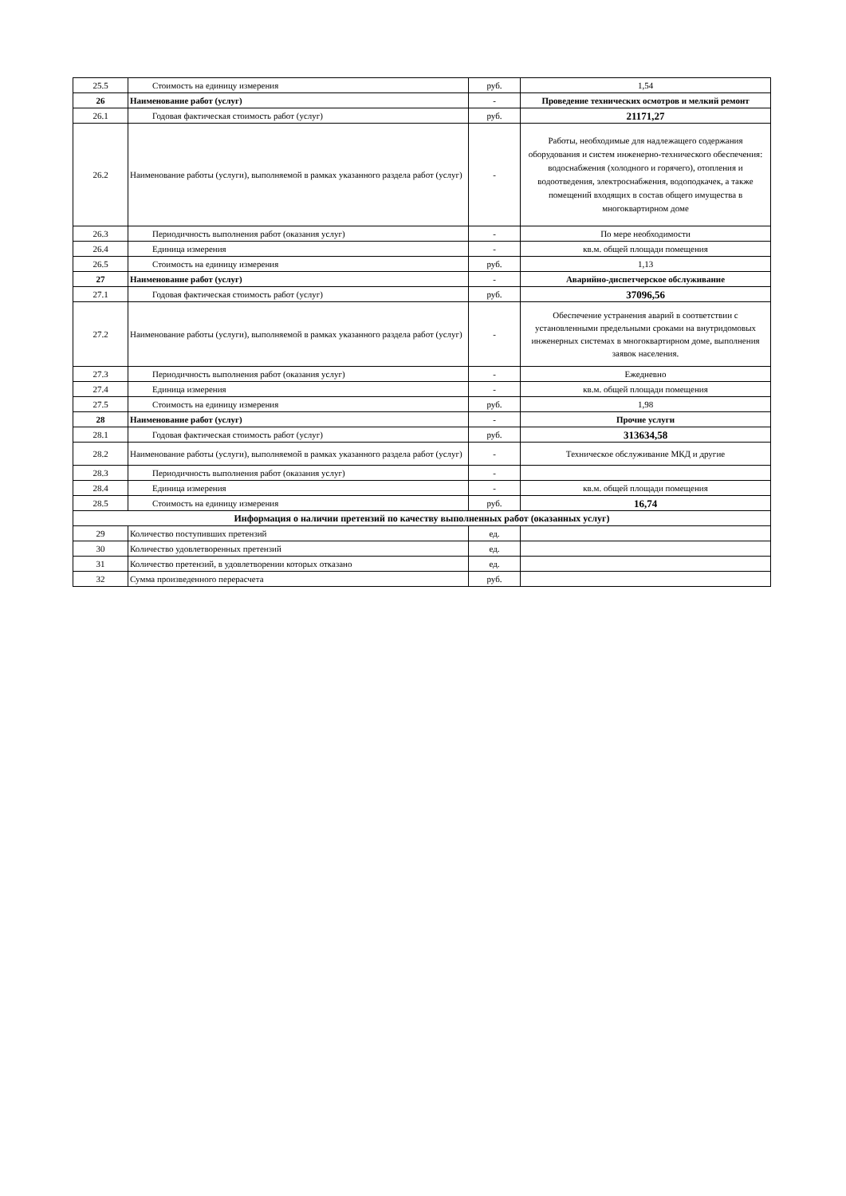| 25.5 | Стоимость на единицу измерения | руб. | 1,54 |
| 26 | Наименование работ (услуг) | - | Проведение технических осмотров и мелкий ремонт |
| 26.1 | Годовая фактическая стоимость работ (услуг) | руб. | 21171,27 |
| 26.2 | Наименование работы (услуги), выполняемой в рамках указанного раздела работ (услуг) | - | Работы, необходимые для надлежащего содержания оборудования и систем инженерно-технического обеспечения: водоснабжения (холодного и горячего), отопления и водоотведения, электроснабжения, водоподкачек, а также помещений входящих в состав общего имущества в многоквартирном доме |
| 26.3 | Периодичность выполнения работ (оказания услуг) | - | По мере необходимости |
| 26.4 | Единица измерения | - | кв.м. общей площади помещения |
| 26.5 | Стоимость на единицу измерения | руб. | 1,13 |
| 27 | Наименование работ (услуг) | - | Аварийно-диспетчерское обслуживание |
| 27.1 | Годовая фактическая стоимость работ (услуг) | руб. | 37096,56 |
| 27.2 | Наименование работы (услуги), выполняемой в рамках указанного раздела работ (услуг) | - | Обеспечение устранения аварий в соответствии с установленными предельными сроками на внутридомовых инженерных системах в многоквартирном доме, выполнения заявок населения. |
| 27.3 | Периодичность выполнения работ (оказания услуг) | - | Ежедневно |
| 27.4 | Единица измерения | - | кв.м. общей площади помещения |
| 27.5 | Стоимость на единицу измерения | руб. | 1,98 |
| 28 | Наименование работ (услуг) | - | Прочие услуги |
| 28.1 | Годовая фактическая стоимость работ (услуг) | руб. | 313634,58 |
| 28.2 | Наименование работы (услуги), выполняемой в рамках указанного раздела работ (услуг) | - | Техническое обслуживание МКД и другие |
| 28.3 | Периодичность выполнения работ (оказания услуг) | - | |
| 28.4 | Единица измерения | - | кв.м. общей площади помещения |
| 28.5 | Стоимость на единицу измерения | руб. | 16,74 |
| Информация о наличии претензий по качеству выполненных работ (оказанных услуг) | | | |
| 29 | Количество поступивших претензий | ед. | |
| 30 | Количество удовлетворенных претензий | ед. | |
| 31 | Количество претензий, в удовлетворении которых отказано | ед. | |
| 32 | Сумма произведенного перерасчета | руб. | |